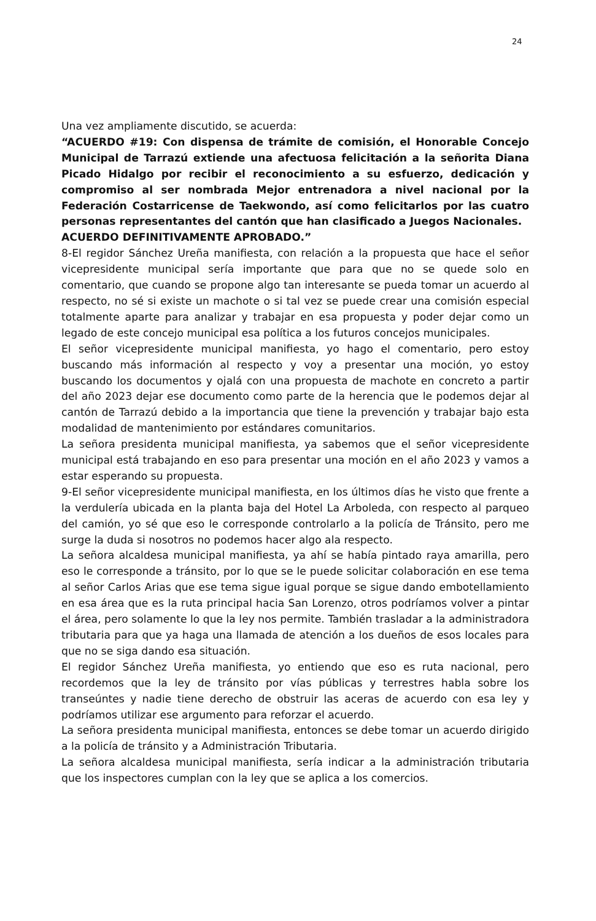24
Una vez ampliamente discutido, se acuerda:
“ACUERDO #19: Con dispensa de trámite de comisión, el Honorable Concejo Municipal de Tarrazú extiende una afectuosa felicitación a la señorita Diana Picado Hidalgo por recibir el reconocimiento a su esfuerzo, dedicación y compromiso al ser nombrada Mejor entrenadora a nivel nacional por la Federación Costarricense de Taekwondo, así como felicitarlos por las cuatro personas representantes del cantón que han clasificado a Juegos Nacionales.
ACUERDO DEFINITIVAMENTE APROBADO.”
8-El regidor Sánchez Ureña manifiesta, con relación a la propuesta que hace el señor vicepresidente municipal sería importante que para que no se quede solo en comentario, que cuando se propone algo tan interesante se pueda tomar un acuerdo al respecto, no sé si existe un machote o si tal vez se puede crear una comisión especial totalmente aparte para analizar y trabajar en esa propuesta y poder dejar como un legado de este concejo municipal esa política a los futuros concejos municipales.
El señor vicepresidente municipal manifiesta, yo hago el comentario, pero estoy buscando más información al respecto y voy a presentar una moción, yo estoy buscando los documentos y ojalá con una propuesta de machote en concreto a partir del año 2023 dejar ese documento como parte de la herencia que le podemos dejar al cantón de Tarrazú debido a la importancia que tiene la prevención y trabajar bajo esta modalidad de mantenimiento por estándares comunitarios.
La señora presidenta municipal manifiesta, ya sabemos que el señor vicepresidente municipal está trabajando en eso para presentar una moción en el año 2023 y vamos a estar esperando su propuesta.
9-El señor vicepresidente municipal manifiesta, en los últimos días he visto que frente a la verdulería ubicada en la planta baja del Hotel La Arboleda, con respecto al parqueo del camión, yo sé que eso le corresponde controlarlo a la policía de Tránsito, pero me surge la duda si nosotros no podemos hacer algo ala respecto.
La señora alcaldesa municipal manifiesta, ya ahí se había pintado raya amarilla, pero eso le corresponde a tránsito, por lo que se le puede solicitar colaboración en ese tema al señor Carlos Arias que ese tema sigue igual porque se sigue dando embotellamiento en esa área que es la ruta principal hacia San Lorenzo, otros podríamos volver a pintar el área, pero solamente lo que la ley nos permite. También trasladar a la administradora tributaria para que ya haga una llamada de atención a los dueños de esos locales para que no se siga dando esa situación.
El regidor Sánchez Ureña manifiesta, yo entiendo que eso es ruta nacional, pero recordemos que la ley de tránsito por vías públicas y terrestres habla sobre los transeúntes y nadie tiene derecho de obstruir las aceras de acuerdo con esa ley y podríamos utilizar ese argumento para reforzar el acuerdo.
La señora presidenta municipal manifiesta, entonces se debe tomar un acuerdo dirigido a la policía de tránsito y a Administración Tributaria.
La señora alcaldesa municipal manifiesta, sería indicar a la administración tributaria que los inspectores cumplan con la ley que se aplica a los comercios.